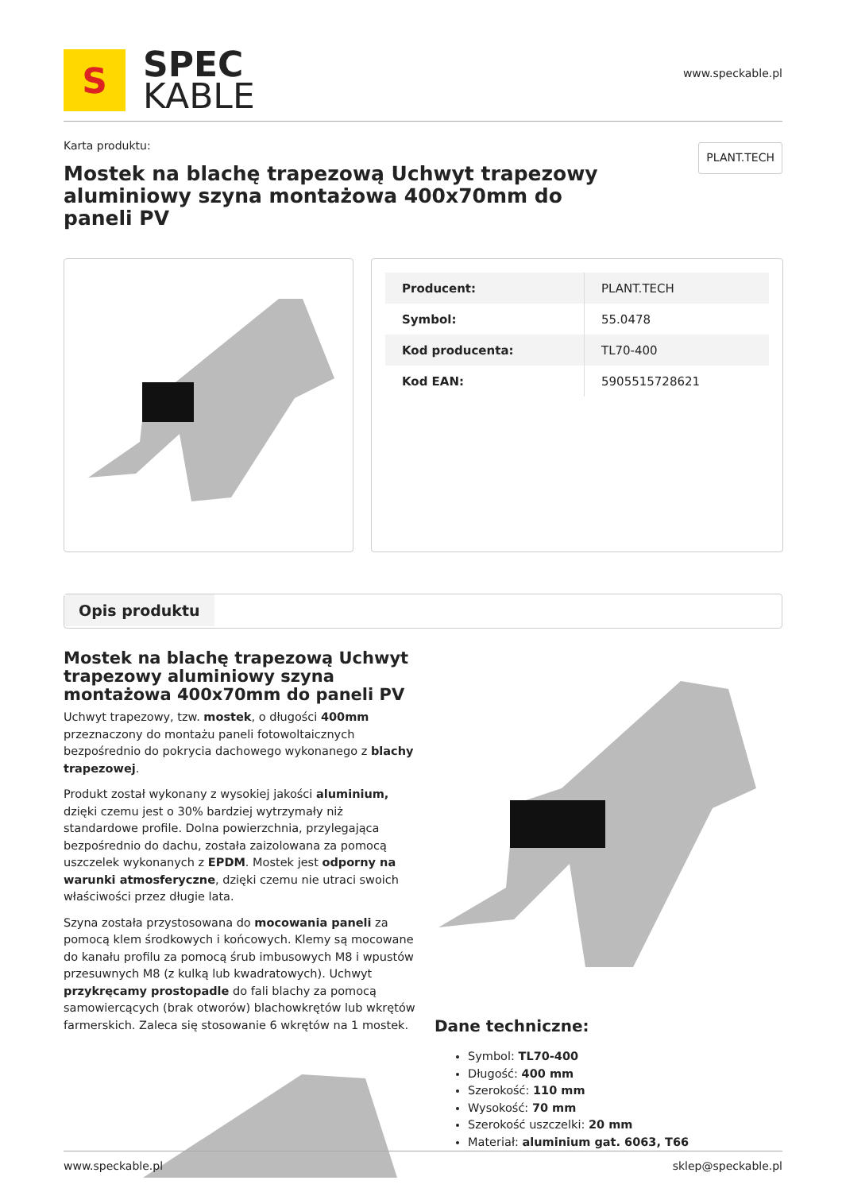S
SPEC
KABLE
www.speckable.pl
Karta produktu:
Mostek na blachę trapezową Uchwyt trapezowy aluminiowy szyna montażowa 400x70mm do paneli PV
PLANT.TECH
| Producent: | PLANT.TECH |
| Symbol: | 55.0478 |
| Kod producenta: | TL70-400 |
| Kod EAN: | 5905515728621 |
Opis produktu
Mostek na blachę trapezową Uchwyt trapezowy aluminiowy szyna montażowa 400x70mm do paneli PV
Uchwyt trapezowy, tzw. mostek, o długości 400mm przeznaczony do montażu paneli fotowoltaicznych bezpośrednio do pokrycia dachowego wykonanego z blachy trapezowej.
Produkt został wykonany z wysokiej jakości aluminium, dzięki czemu jest o 30% bardziej wytrzymały niż standardowe profile. Dolna powierzchnia, przylegająca bezpośrednio do dachu, została zaizolowana za pomocą uszczelek wykonanych z EPDM. Mostek jest odporny na warunki atmosferyczne, dzięki czemu nie utraci swoich właściwości przez długie lata.
Szyna została przystosowana do mocowania paneli za pomocą klem środkowych i końcowych. Klemy są mocowane do kanału profilu za pomocą śrub imbusowych M8 i wpustów przesuwnych M8 (z kulką lub kwadratowych). Uchwyt przykręcamy prostopadle do fali blachy za pomocą samowiercących (brak otworów) blachowkrętów lub wkrętów farmerskich. Zaleca się stosowanie 6 wkrętów na 1 mostek.
Dane techniczne:
Symbol: TL70-400
Długość: 400 mm
Szerokość: 110 mm
Wysokość: 70 mm
Szerokość uszczelki: 20 mm
Materiał: aluminium gat. 6063, T66
www.speckable.pl sklep@speckable.pl